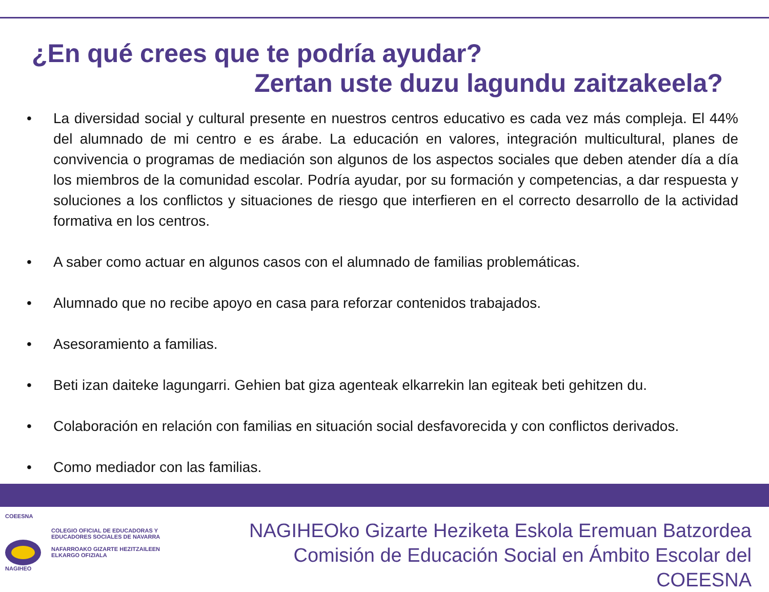¿En qué crees que te podría ayudar?
Zertan uste duzu lagundu zaitzakeela?
• La diversidad social y cultural presente en nuestros centros educativo es cada vez más compleja. El 44% del alumnado de mi centro e es árabe. La educación en valores, integración multicultural, planes de convivencia o programas de mediación son algunos de los aspectos sociales que deben atender día a día los miembros de la comunidad escolar. Podría ayudar, por su formación y competencias, a dar respuesta y soluciones a los conflictos y situaciones de riesgo que interfieren en el correcto desarrollo de la actividad formativa en los centros.
• A saber como actuar en algunos casos con el alumnado de familias problemáticas.
• Alumnado que no recibe apoyo en casa para reforzar contenidos trabajados.
• Asesoramiento a familias.
• Beti izan daiteke lagungarri. Gehien bat giza agenteak elkarrekin lan egiteak beti gehitzen du.
• Colaboración en relación con familias en situación social desfavorecida y con conflictos derivados.
• Como mediador con las familias.
COEESNA
NAGIHEO
COLEGIO OFICIAL DE EDUCADORAS Y
EDUCADORES SOCIALES DE NAVARRA
NAFARROAKO GIZARTE HEZITZAILEEN
ELKARGO OFIZIALA
NAGIHEOko Gizarte Heziketa Eskola Eremuan Batzordea
Comisión de Educación Social en Ámbito Escolar del COEESNA